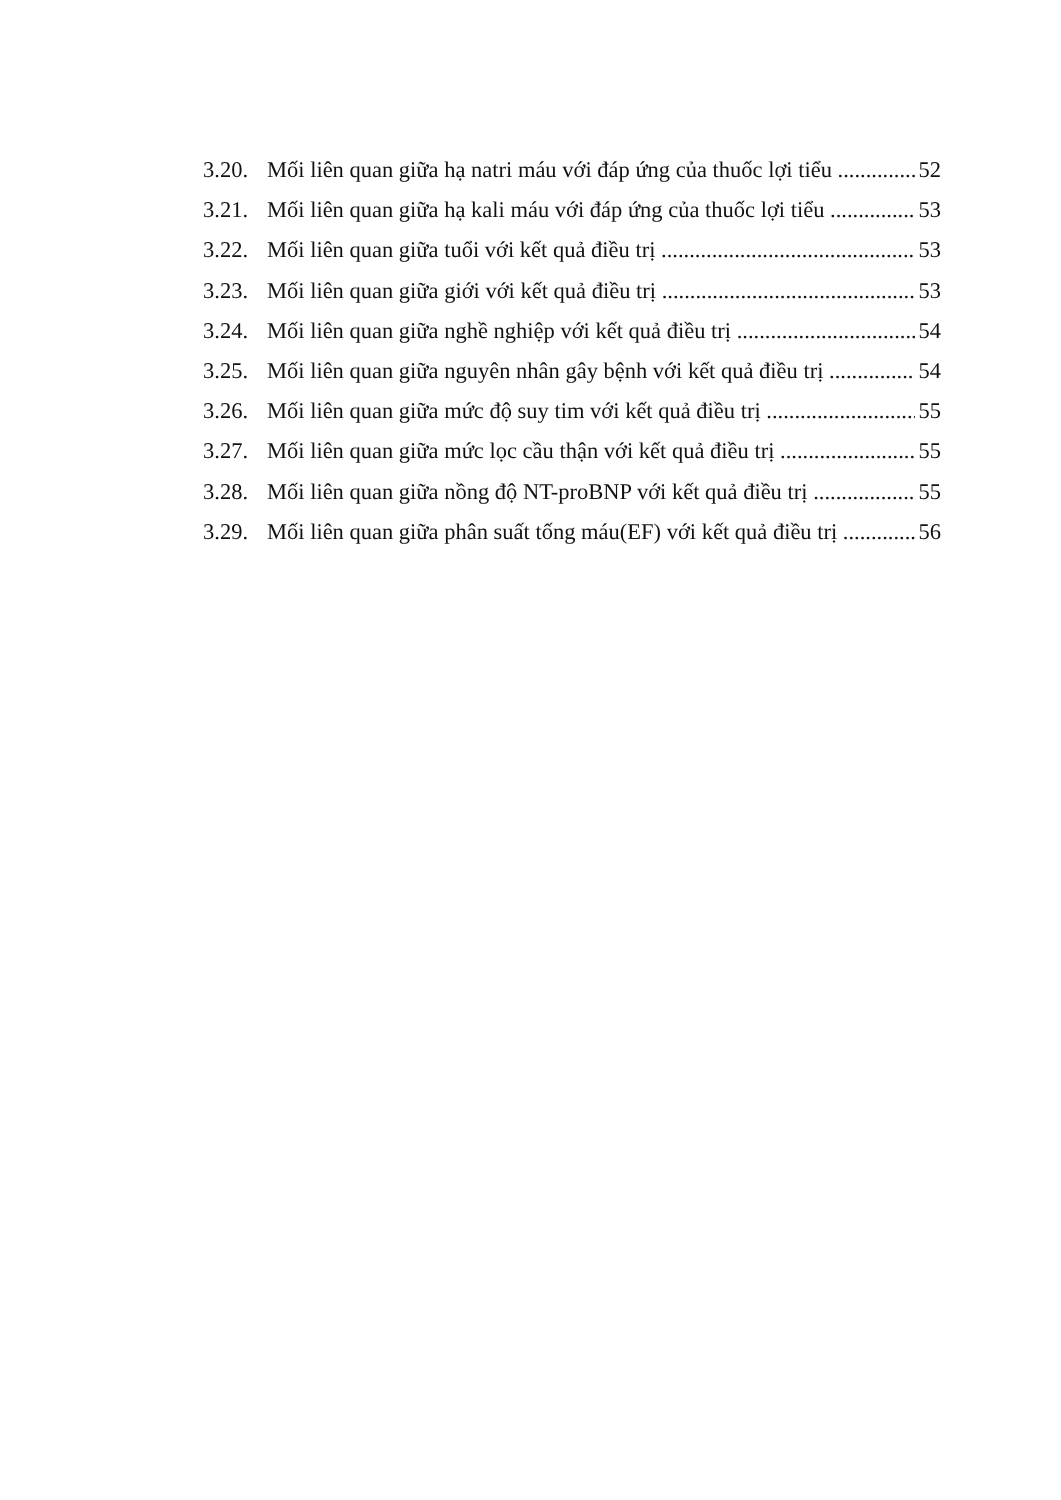3.20. Mối liên quan giữa hạ natri máu với đáp ứng của thuốc lợi tiểu 52
3.21. Mối liên quan giữa hạ kali máu với đáp ứng của thuốc lợi tiểu 53
3.22. Mối liên quan giữa tuổi với kết quả điều trị 53
3.23. Mối liên quan giữa giới với kết quả điều trị 53
3.24. Mối liên quan giữa nghề nghiệp với kết quả điều trị 54
3.25. Mối liên quan giữa nguyên nhân gây bệnh với kết quả điều trị 54
3.26. Mối liên quan giữa mức độ suy tim với kết quả điều trị 55
3.27. Mối liên quan giữa mức lọc cầu thận với kết quả điều trị 55
3.28. Mối liên quan giữa nồng độ NT-proBNP với kết quả điều trị 55
3.29. Mối liên quan giữa phân suất tống máu(EF) với kết quả điều trị 56